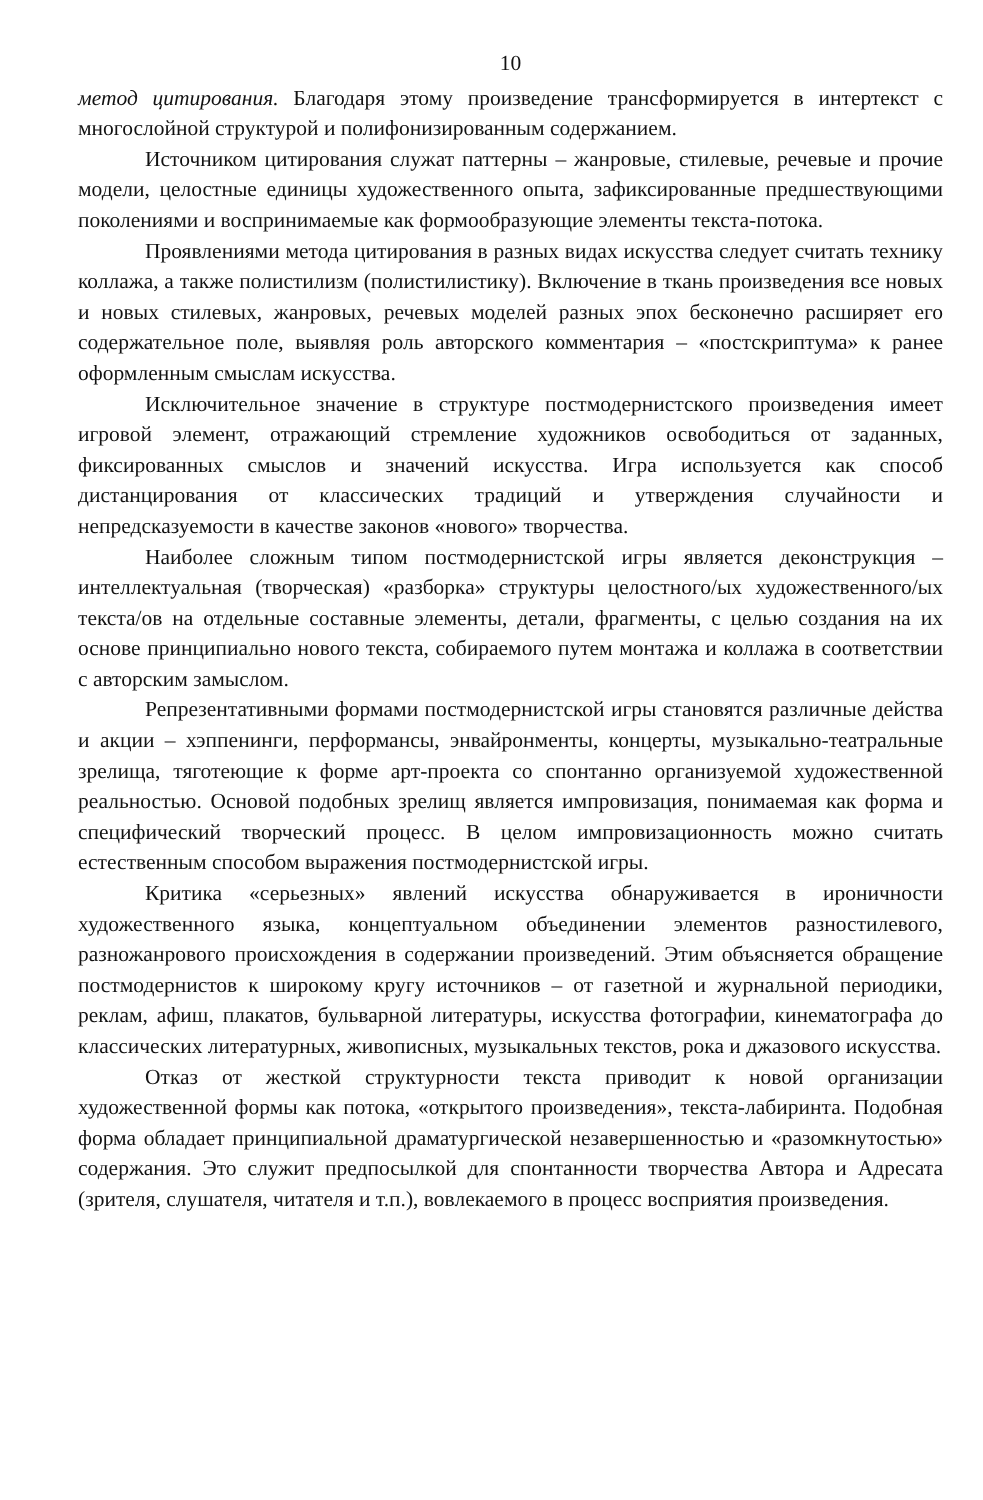10
метод цитирования. Благодаря этому произведение трансформируется в интертекст с многослойной структурой и полифонизированным содержанием.
Источником цитирования служат паттерны – жанровые, стилевые, речевые и прочие модели, целостные единицы художественного опыта, зафиксированные предшествующими поколениями и воспринимаемые как формообразующие элементы текста-потока.
Проявлениями метода цитирования в разных видах искусства следует считать технику коллажа, а также полистилизм (полистилистику). Включение в ткань произведения все новых и новых стилевых, жанровых, речевых моделей разных эпох бесконечно расширяет его содержательное поле, выявляя роль авторского комментария – «постскриптума» к ранее оформленным смыслам искусства.
Исключительное значение в структуре постмодернистского произведения имеет игровой элемент, отражающий стремление художников освободиться от заданных, фиксированных смыслов и значений искусства. Игра используется как способ дистанцирования от классических традиций и утверждения случайности и непредсказуемости в качестве законов «нового» творчества.
Наиболее сложным типом постмодернистской игры является деконструкция – интеллектуальная (творческая) «разборка» структуры целостного/ых художественного/ых текста/ов на отдельные составные элементы, детали, фрагменты, с целью создания на их основе принципиально нового текста, собираемого путем монтажа и коллажа в соответствии с авторским замыслом.
Репрезентативными формами постмодернистской игры становятся различные действа и акции – хэппенинги, перформансы, энвайронменты, концерты, музыкально-театральные зрелища, тяготеющие к форме арт-проекта со спонтанно организуемой художественной реальностью. Основой подобных зрелищ является импровизация, понимаемая как форма и специфический творческий процесс. В целом импровизационность можно считать естественным способом выражения постмодернистской игры.
Критика «серьезных» явлений искусства обнаруживается в ироничности художественного языка, концептуальном объединении элементов разностилевого, разножанрового происхождения в содержании произведений. Этим объясняется обращение постмодернистов к широкому кругу источников – от газетной и журнальной периодики, реклам, афиш, плакатов, бульварной литературы, искусства фотографии, кинематографа до классических литературных, живописных, музыкальных текстов, рока и джазового искусства.
Отказ от жесткой структурности текста приводит к новой организации художественной формы как потока, «открытого произведения», текста-лабиринта. Подобная форма обладает принципиальной драматургической незавершенностью и «разомкнутостью» содержания. Это служит предпосылкой для спонтанности творчества Автора и Адресата (зрителя, слушателя, читателя и т.п.), вовлекаемого в процесс восприятия произведения.